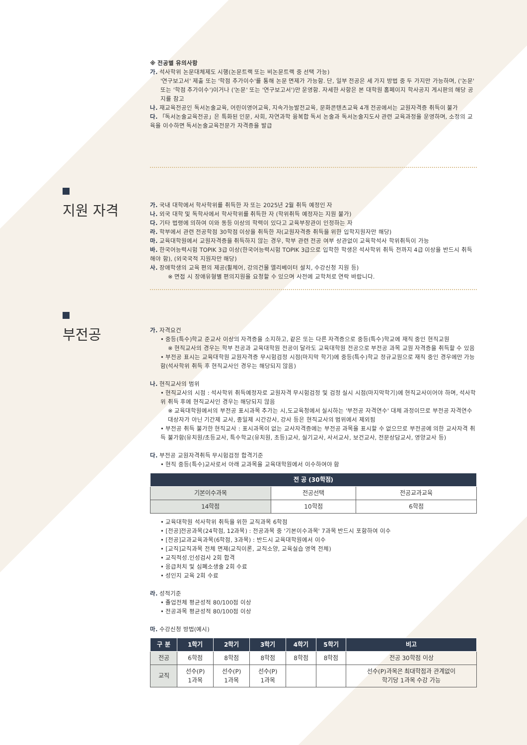※ 전공별 유의사항
가. 석사학위 논문대체제도 시행(논문트랙 또는 비논문트랙 중 선택 가능)
'연구보고서' 제출 또는 '학점 추가이수'를 통해 논문 면제가 가능함. 단, 일부 전공은 세 가지 방법 중 두 가지만 가능하며, ('논문' 또는 '학점 추가이수')이거나 ('논문' 또는 '연구보고서')만 운영함. 자세한 사항은 본 대학원 홈페이지 학사공지 게시판의 해당 공지를 참고
나. 재교육전공인 독서논술교육, 어린이영어교육, 지속가능발전교육, 문화콘텐츠교육 4개 전공에서는 교원자격증 취득이 불가
다. 「독서논술교육전공」은 특화된 인문, 사회, 자연과학 융복합 독서 논술과 독서논술지도사 관련 교육과정을 운영하며, 소정의 교육을 이수하면 독서논술교육전문가 자격증을 발급
지원 자격
가. 국내 대학에서 학사학위를 취득한 자 또는 2025년 2월 취득 예정인 자
나. 외국 대학 및 독학사에서 학사학위를 취득한 자 (학위취득 예정자는 지원 불가)
다. 기타 법령에 의하여 이와 동등 이상의 학력이 있다고 교육부장관이 인정하는 자
라. 학부에서 관련 전공학점 30학점 이상을 취득한 자(교원자격증 취득을 위한 입학지원자만 해당)
마. 교육대학원에서 교원자격증을 취득하지 않는 경우, 학부 관련 전공 여부 상관없이 교육학석사 학위취득이 가능
바. 한국어능력시험 TOPIK 3급 이상(한국어능력시험 TOPIK 3급으로 입학한 학생은 석사학위 취득 전까지 4급 이상을 반드시 취득해야 함), (외국국적 지원자만 해당)
사. 장애학생의 교육 편의 제공(휠체어, 강의건물 엘리베이터 설치, 수강신청 지원 등)
※ 면접 시 장애유형별 편의지원을 요청할 수 있으며 사전에 교학처로 연락 바랍니다.
부전공
가. 자격요건
• 중등(특수)학교 준교사 이상의 자격증을 소지하고, 같은 또는 다른 자격증으로 중등(특수)학교에 재직 중인 현직교원
※ 현직교사의 경우는 학부 전공과 교육대학원 전공이 달라도 교육대학원 전공으로 부전공 과목 교원 자격증을 취득할 수 있음
• 부전공 표시는 교육대학원 교원자격증 무시험검정 시점(마지막 학기)에 중등(특수)학교 정규교원으로 재직 중인 경우에만 가능함(석사학위 취득 후 현직교사인 경우는 해당되지 않음)
나. 현직교사의 범위
• 현직교사의 시점 : 석사학위 취득예정자로 교원자격 무시험검정 및 검정 실시 시점(마지막학기)에 현직교사이어야 하며, 석사학위 취득 후에 현직교사인 경우는 해당되지 않음
※ 교육대학원에서의 부전공 표시과목 추가는 시,도교육청에서 실시하는 '부전공 자격연수' 대체 과정이므로 부전공 자격연수 대상자가 아닌 기간제 교사, 종일제 시간강사, 강사 등은 현직교사의 범위에서 제외됨
• 부전공 취득 불가한 현직교사 : 표시과목이 없는 교사자격증에는 부전공 과목을 표시할 수 없으므로 부전공에 의한 교사자격 취득 불가함(유치원/초등교사, 특수학교(유치원, 초등)교사, 실기교사, 사서교사, 보건교사, 전문상담교사, 영양교사 등)
다. 부전공 교원자격취득 무시험검정 합격기준
• 현직 중등(특수)교사로서 아래 교과목을 교육대학원에서 이수하여야 함
| 전 공 (30학점) | | |
| --- | --- | --- |
| 기본이수과목 | 전공선택 | 전공교과교육 |
| 14학점 | 10학점 | 6학점 |
• 교육대학원 석사학위 취득을 위한 교직과목 6학점
• [전공]전공과목(24학점, 12과목) : 전공과목 중 '기본이수과목' 7과목 반드시 포함하여 이수
• [전공]교과교육과목(6학점, 3과목) : 반드시 교육대학원에서 이수
• [교직]교직과목 전체 면제(교직이론, 교직소양, 교육실습 영역 전체)
• 교직적성.인성검사 2회 합격
• 응급처치 및 심폐소생술 2회 수료
• 성인지 교육 2회 수료
라. 성적기준
• 졸업전체 평균성적 80/100점 이상
• 전공과목 평균성적 80/100점 이상
마. 수강신청 방법(예시)
| 구 분 | 1학기 | 2학기 | 3학기 | 4학기 | 5학기 | 비고 |
| --- | --- | --- | --- | --- | --- | --- |
| 전공 | 6학점 | 8학점 | 8학점 | 8학점 | 8학점 | 전공 30학점 이상 |
| 교직 | 선수(P) 1과목 | 선수(P) 1과목 | 선수(P) 1과목 | | | 선수(P)과목은 최대학점과 관계없이 학기당 1과목 수강 가능 |